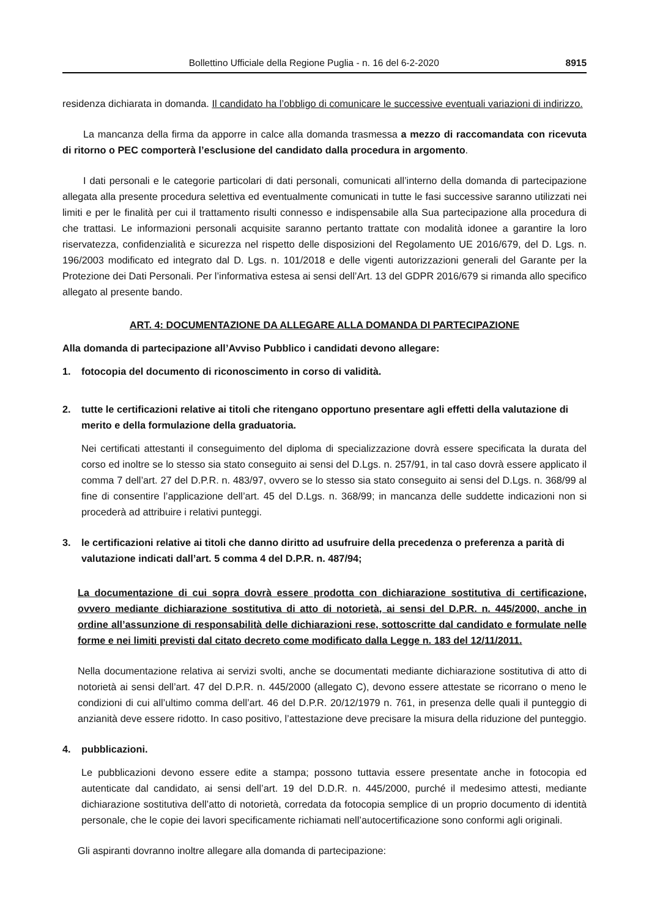Bollettino Ufficiale della Regione Puglia - n. 16 del 6-2-2020 8915
residenza dichiarata in domanda. Il candidato ha l’obbligo di comunicare le successive eventuali variazioni di indirizzo.
La mancanza della firma da apporre in calce alla domanda trasmessa a mezzo di raccomandata con ricevuta di ritorno o PEC comporterà l’esclusione del candidato dalla procedura in argomento.
I dati personali e le categorie particolari di dati personali, comunicati all’interno della domanda di partecipazione allegata alla presente procedura selettiva ed eventualmente comunicati in tutte le fasi successive saranno utilizzati nei limiti e per le finalità per cui il trattamento risulti connesso e indispensabile alla Sua partecipazione alla procedura di che trattasi. Le informazioni personali acquisite saranno pertanto trattate con modalità idonee a garantire la loro riservatezza, confidenzialità e sicurezza nel rispetto delle disposizioni del Regolamento UE 2016/679, del D. Lgs. n. 196/2003 modificato ed integrato dal D. Lgs. n. 101/2018 e delle vigenti autorizzazioni generali del Garante per la Protezione dei Dati Personali. Per l’informativa estesa ai sensi dell’Art. 13 del GDPR 2016/679 si rimanda allo specifico allegato al presente bando.
ART. 4: DOCUMENTAZIONE DA ALLEGARE ALLA DOMANDA DI PARTECIPAZIONE
Alla domanda di partecipazione all’Avviso Pubblico i candidati devono allegare:
1. fotocopia del documento di riconoscimento in corso di validità.
2. tutte le certificazioni relative ai titoli che ritengano opportuno presentare agli effetti della valutazione di merito e della formulazione della graduatoria.
Nei certificati attestanti il conseguimento del diploma di specializzazione dovrà essere specificata la durata del corso ed inoltre se lo stesso sia stato conseguito ai sensi del D.Lgs. n. 257/91, in tal caso dovrà essere applicato il comma 7 dell’art. 27 del D.P.R. n. 483/97, ovvero se lo stesso sia stato conseguito ai sensi del D.Lgs. n. 368/99 al fine di consentire l’applicazione dell’art. 45 del D.Lgs. n. 368/99; in mancanza delle suddette indicazioni non si procederà ad attribuire i relativi punteggi.
3. le certificazioni relative ai titoli che danno diritto ad usufruire della precedenza o preferenza a parità di valutazione indicati dall’art. 5 comma 4 del D.P.R. n. 487/94;
La documentazione di cui sopra dovrà essere prodotta con dichiarazione sostitutiva di certificazione, ovvero mediante dichiarazione sostitutiva di atto di notorietà, ai sensi del D.P.R. n. 445/2000, anche in ordine all’assunzione di responsabilità delle dichiarazioni rese, sottoscritte dal candidato e formulate nelle forme e nei limiti previsti dal citato decreto come modificato dalla Legge n. 183 del 12/11/2011.
Nella documentazione relativa ai servizi svolti, anche se documentati mediante dichiarazione sostitutiva di atto di notorietà ai sensi dell’art. 47 del D.P.R. n. 445/2000 (allegato C), devono essere attestate se ricorrano o meno le condizioni di cui all’ultimo comma dell’art. 46 del D.P.R. 20/12/1979 n. 761, in presenza delle quali il punteggio di anzianità deve essere ridotto. In caso positivo, l’attestazione deve precisare la misura della riduzione del punteggio.
4. pubblicazioni.
Le pubblicazioni devono essere edite a stampa; possono tuttavia essere presentate anche in fotocopia ed autenticate dal candidato, ai sensi dell’art. 19 del D.D.R. n. 445/2000, purché il medesimo attesti, mediante dichiarazione sostitutiva dell’atto di notorietà, corredata da fotocopia semplice di un proprio documento di identità personale, che le copie dei lavori specificamente richiamati nell’autocertificazione sono conformi agli originali.
Gli aspiranti dovranno inoltre allegare alla domanda di partecipazione: